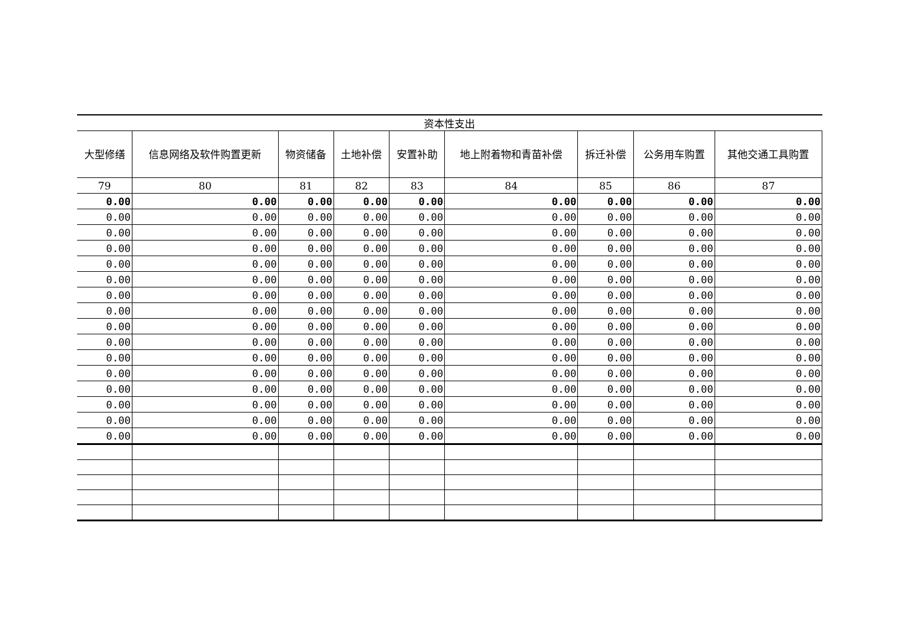| 资本性支出 | | | | | | | | |
| 大型修缮 | 信息网络及软件购置更新 | 物资储备 | 土地补偿 | 安置补助 | 地上附着物和青苗补偿 | 拆迁补偿 | 公务用车购置 | 其他交通工具购置 |
| 79 | 80 | 81 | 82 | 83 | 84 | 85 | 86 | 87 |
| 0.00 | 0.00 | 0.00 | 0.00 | 0.00 | 0.00 | 0.00 | 0.00 | 0.00 |
| 0.00 | 0.00 | 0.00 | 0.00 | 0.00 | 0.00 | 0.00 | 0.00 | 0.00 |
| 0.00 | 0.00 | 0.00 | 0.00 | 0.00 | 0.00 | 0.00 | 0.00 | 0.00 |
| 0.00 | 0.00 | 0.00 | 0.00 | 0.00 | 0.00 | 0.00 | 0.00 | 0.00 |
| 0.00 | 0.00 | 0.00 | 0.00 | 0.00 | 0.00 | 0.00 | 0.00 | 0.00 |
| 0.00 | 0.00 | 0.00 | 0.00 | 0.00 | 0.00 | 0.00 | 0.00 | 0.00 |
| 0.00 | 0.00 | 0.00 | 0.00 | 0.00 | 0.00 | 0.00 | 0.00 | 0.00 |
| 0.00 | 0.00 | 0.00 | 0.00 | 0.00 | 0.00 | 0.00 | 0.00 | 0.00 |
| 0.00 | 0.00 | 0.00 | 0.00 | 0.00 | 0.00 | 0.00 | 0.00 | 0.00 |
| 0.00 | 0.00 | 0.00 | 0.00 | 0.00 | 0.00 | 0.00 | 0.00 | 0.00 |
| 0.00 | 0.00 | 0.00 | 0.00 | 0.00 | 0.00 | 0.00 | 0.00 | 0.00 |
| 0.00 | 0.00 | 0.00 | 0.00 | 0.00 | 0.00 | 0.00 | 0.00 | 0.00 |
| 0.00 | 0.00 | 0.00 | 0.00 | 0.00 | 0.00 | 0.00 | 0.00 | 0.00 |
| 0.00 | 0.00 | 0.00 | 0.00 | 0.00 | 0.00 | 0.00 | 0.00 | 0.00 |
| 0.00 | 0.00 | 0.00 | 0.00 | 0.00 | 0.00 | 0.00 | 0.00 | 0.00 |
| 0.00 | 0.00 | 0.00 | 0.00 | 0.00 | 0.00 | 0.00 | 0.00 | 0.00 |